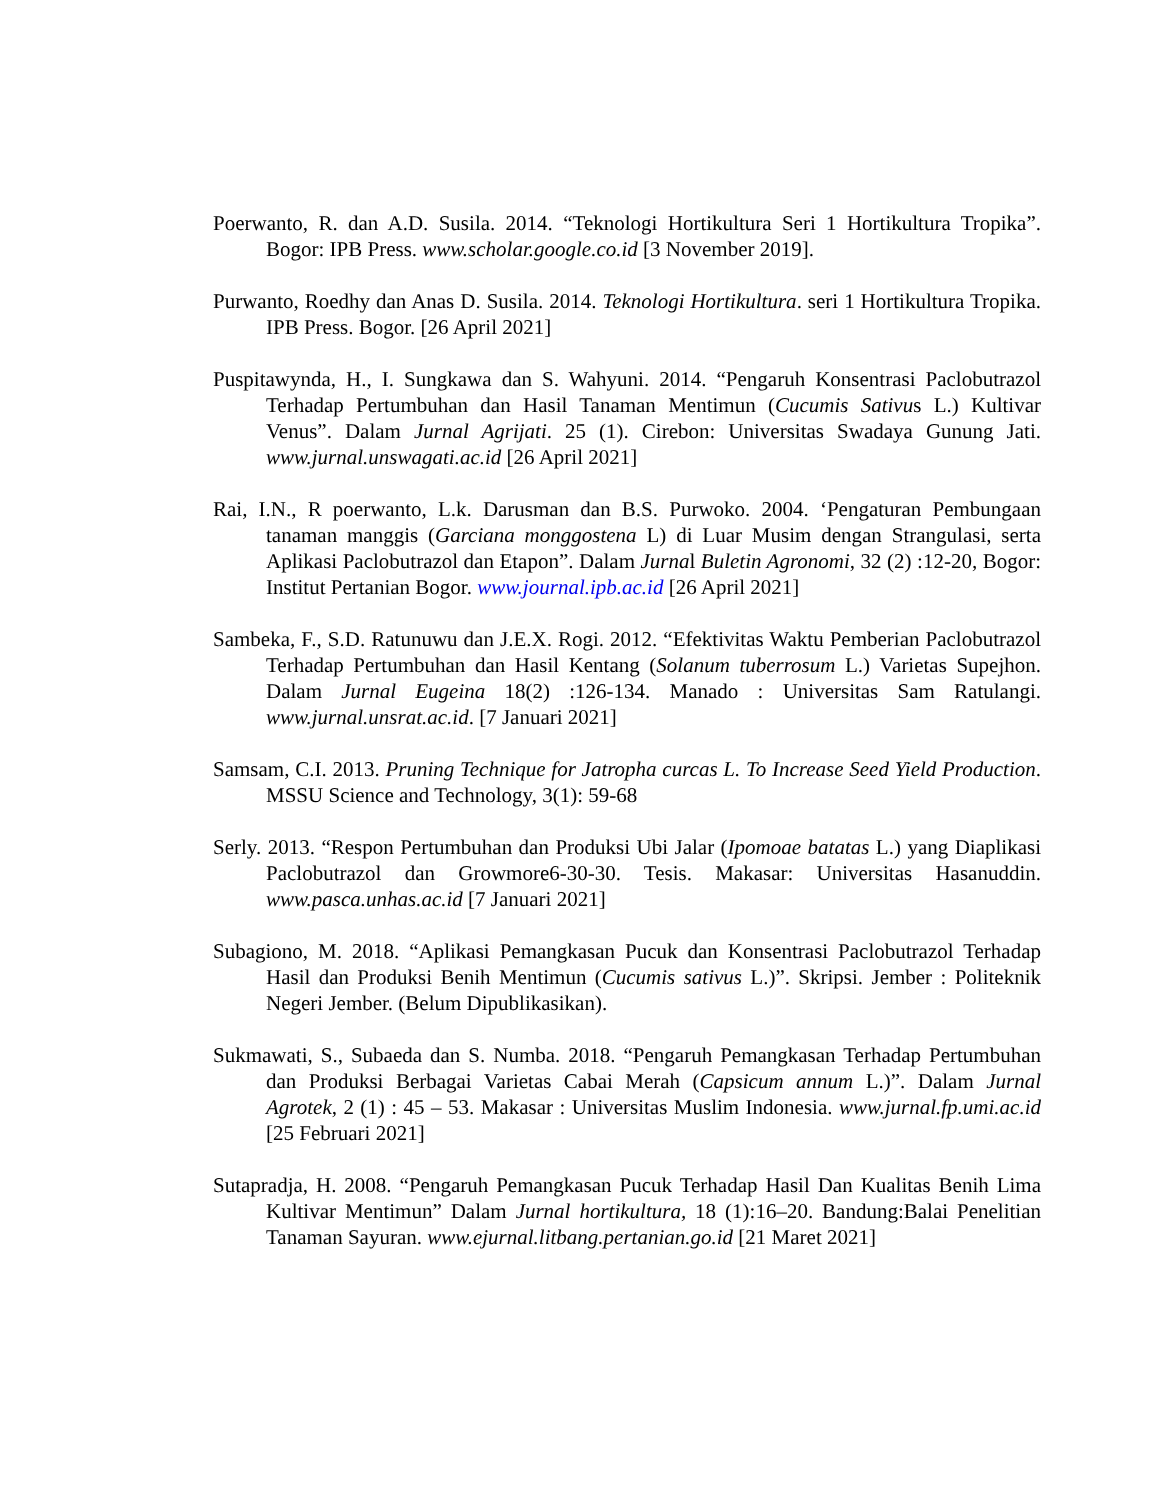Poerwanto, R. dan A.D. Susila. 2014. “Teknologi Hortikultura Seri 1 Hortikultura Tropika”. Bogor: IPB Press. www.scholar.google.co.id [3 November 2019].
Purwanto, Roedhy dan Anas D. Susila. 2014. Teknologi Hortikultura. seri 1 Hortikultura Tropika. IPB Press. Bogor. [26 April 2021]
Puspitawynda, H., I. Sungkawa dan S. Wahyuni. 2014. “Pengaruh Konsentrasi Paclobutrazol Terhadap Pertumbuhan dan Hasil Tanaman Mentimun (Cucumis Sativus L.) Kultivar Venus”. Dalam Jurnal Agrijati. 25 (1). Cirebon: Universitas Swadaya Gunung Jati. www.jurnal.unswagati.ac.id [26 April 2021]
Rai, I.N., R poerwanto, L.k. Darusman dan B.S. Purwoko. 2004. ‘Pengaturan Pembungaan tanaman manggis (Garciana monggostena L) di Luar Musim dengan Strangulasi, serta Aplikasi Paclobutrazol dan Etapon”. Dalam Jurnal Buletin Agronomi, 32 (2) :12-20, Bogor: Institut Pertanian Bogor. www.journal.ipb.ac.id [26 April 2021]
Sambeka, F., S.D. Ratunuwu dan J.E.X. Rogi. 2012. “Efektivitas Waktu Pemberian Paclobutrazol Terhadap Pertumbuhan dan Hasil Kentang (Solanum tuberrosum L.) Varietas Supejhon. Dalam Jurnal Eugeina 18(2) :126-134. Manado : Universitas Sam Ratulangi. www.jurnal.unsrat.ac.id. [7 Januari 2021]
Samsam, C.I. 2013. Pruning Technique for Jatropha curcas L. To Increase Seed Yield Production. MSSU Science and Technology, 3(1): 59-68
Serly. 2013. “Respon Pertumbuhan dan Produksi Ubi Jalar (Ipomoae batatas L.) yang Diaplikasi Paclobutrazol dan Growmore6-30-30. Tesis. Makasar: Universitas Hasanuddin. www.pasca.unhas.ac.id [7 Januari 2021]
Subagiono, M. 2018. “Aplikasi Pemangkasan Pucuk dan Konsentrasi Paclobutrazol Terhadap Hasil dan Produksi Benih Mentimun (Cucumis sativus L.)”. Skripsi. Jember : Politeknik Negeri Jember. (Belum Dipublikasikan).
Sukmawati, S., Subaeda dan S. Numba. 2018. “Pengaruh Pemangkasan Terhadap Pertumbuhan dan Produksi Berbagai Varietas Cabai Merah (Capsicum annum L.)”. Dalam Jurnal Agrotek, 2 (1) : 45 – 53. Makasar : Universitas Muslim Indonesia. www.jurnal.fp.umi.ac.id [25 Februari 2021]
Sutapradja, H. 2008. “Pengaruh Pemangkasan Pucuk Terhadap Hasil Dan Kualitas Benih Lima Kultivar Mentimun” Dalam Jurnal hortikultura, 18 (1):16–20. Bandung:Balai Penelitian Tanaman Sayuran. www.ejurnal.litbang.pertanian.go.id [21 Maret 2021]